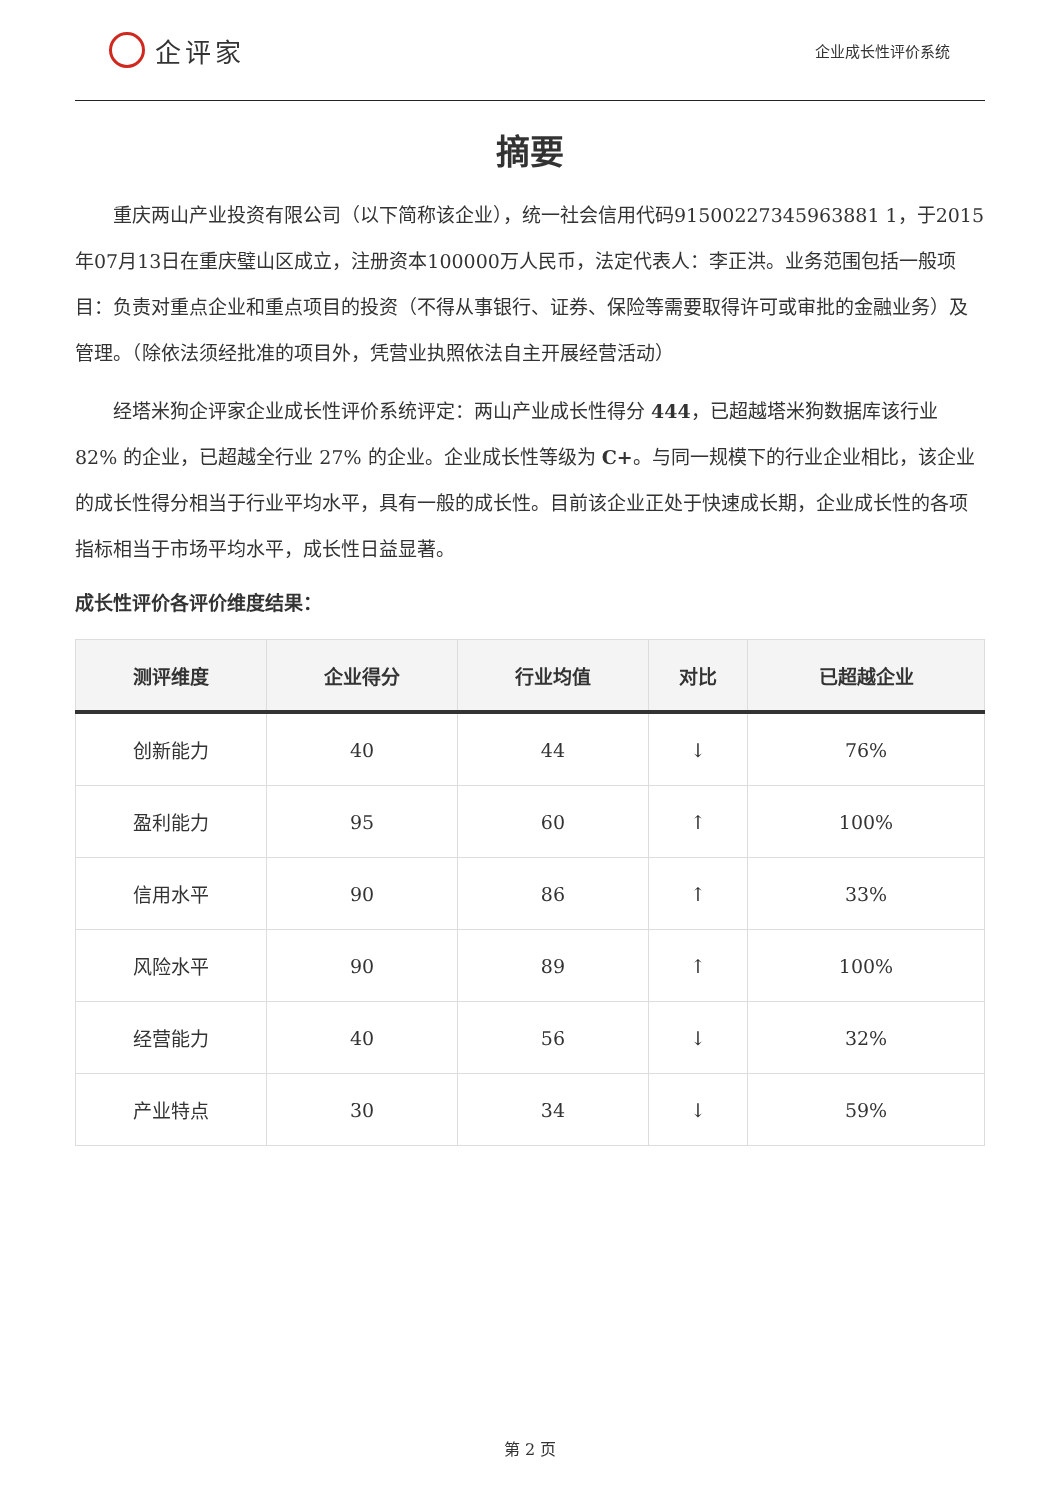企评家
企业成长性评价系统
摘要
重庆两山产业投资有限公司（以下简称该企业），统一社会信用代码91500227345963881 1，于2015年07月13日在重庆璧山区成立，注册资本100000万人民币，法定代表人：李正洪。业务范围包括一般项目：负责对重点企业和重点项目的投资（不得从事银行、证券、保险等需要取得许可或审批的金融业务）及管理。（除依法须经批准的项目外，凭营业执照依法自主开展经营活动）
经塔米狗企评家企业成长性评价系统评定：两山产业成长性得分 444，已超越塔米狗数据库该行业 82% 的企业，已超越全行业 27% 的企业。企业成长性等级为 C+。与同一规模下的行业企业相比，该企业的成长性得分相当于行业平均水平，具有一般的成长性。目前该企业正处于快速成长期，企业成长性的各项指标相当于市场平均水平，成长性日益显著。
成长性评价各评价维度结果：
| 测评维度 | 企业得分 | 行业均值 | 对比 | 已超越企业 |
| --- | --- | --- | --- | --- |
| 创新能力 | 40 | 44 | ↓ | 76% |
| 盈利能力 | 95 | 60 | ↑ | 100% |
| 信用水平 | 90 | 86 | ↑ | 33% |
| 风险水平 | 90 | 89 | ↑ | 100% |
| 经营能力 | 40 | 56 | ↓ | 32% |
| 产业特点 | 30 | 34 | ↓ | 59% |
第 2 页